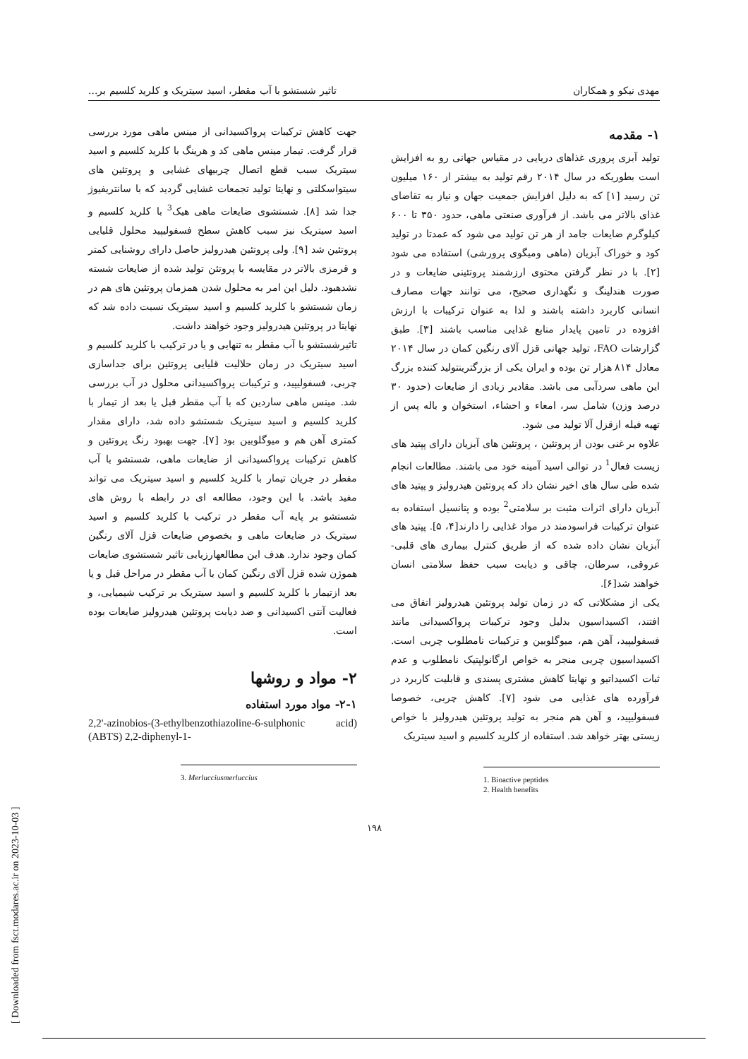مهدی نیکو و همکاران تاثیر شستشو با آب مقطر، اسید سیتریک و کلرید کلسیم بر...
۱- مقدمه
تولید آبزی پروری غذاهای دریایی در مقیاس جهانی رو به افزایش است بطوریکه در سال ۲۰۱۴ رقم تولید به بیشتر از ۱۶۰ میلیون تن رسید [۱] که به دلیل افزایش جمعیت جهان و نیاز به تقاضای غذای بالاتر می باشد. از فرآوری صنعتی ماهی، حدود ۳۵۰ تا ۶۰۰ کیلوگرم ضایعات جامد از هر تن تولید می شود که عمدتا در تولید کود و خوراک آبزیان (ماهی ومیگوی پرورشی) استفاده می شود [۲]. با در نظر گرفتن محتوی ارزشمند پروتئینی ضایعات و در صورت هندلینگ و نگهداری صحیح، می توانند جهات مصارف انسانی کاربرد داشته باشند و لذا به عنوان ترکیبات با ارزش افزوده در تامین پایدار منابع غذایی مناسب باشند [۳]. طبق گزارشات FAO، تولید جهانی قزل آلای رنگین کمان در سال ۲۰۱۴ معادل ۸۱۴ هزار تن بوده و ایران یکی از بزرگترینتولید کننده بزرگ این ماهی سردآبی می باشد. مقادیر زیادی از ضایعات (حدود ۳۰ درصد وزن) شامل سر، امعاء و احشاء، استخوان و باله پس از تهیه فیله ازقزل آلا تولید می شود.
علاوه بر غنی بودن از پروتئین ، پروتئین های آبزیان دارای پپتید های زیست فعال<sup>1</sup> در توالی اسید آمینه خود می باشند. مطالعات انجام شده طی سال های اخیر نشان داد که پروتئین هیدرولیز و پپتید های آبزیان دارای اثرات مثبت بر سلامتی<sup>2</sup> بوده و پتانسیل استفاده به عنوان ترکیبات فراسودمند در مواد غذایی را دارند[۴، ۵]. پپتید های آبزیان نشان داده شده که از طریق کنترل بیماری های قلبی-عروقی، سرطان، چاقی و دیابت سبب حفظ سلامتی انسان خواهند شد[۶].
یکی از مشکلاتی که در زمان تولید پروتئین هیدرولیز اتفاق می افتند، اکسیداسیون بدلیل وجود ترکیبات پرواکسیدانی مانند فسفولیپید، آهن هم، میوگلوبین و ترکیبات نامطلوب چربی است. اکسیداسیون چربی منجر به خواص ارگانولپتیک نامطلوب و عدم ثبات اکسیداتیو و نهایتا کاهش مشتری پسندی و قابلیت کاربرد در فرآورده های غذایی می شود [۷]. کاهش چربی، خصوصا فسفولیپید، و آهن هم منجر به تولید پروتئین هیدرولیز با خواص زیستی بهتر خواهد شد. استفاده از کلرید کلسیم و اسید سیتریک
1. Bioactive peptides
2. Health benefits
جهت کاهش ترکیبات پرواکسیدانی از مینس ماهی مورد بررسی قرار گرفت. تیمار مینس ماهی کد و هرینگ با کلرید کلسیم و اسید سیتریک سبب قطع اتصال چربیهای غشایی و پروتئین های سیتواسکلتی و نهایتا تولید تجمعات غشایی گردید که با سانتریفیوژ جدا شد [۸]. شستشوی ضایعات ماهی هیک<sup>3</sup> با کلرید کلسیم و اسید سیتریک نیز سبب کاهش سطح فسفولیپید محلول قلیایی پروتئین شد [۹]. ولی پروتئین هیدرولیز حاصل دارای روشنایی کمتر و قرمزی بالاتر در مقایسه با پروتئن تولید شده از ضایعات شسته نشدهبود. دلیل این امر به محلول شدن همزمان پروتئین های هم در زمان شستشو با کلرید کلسیم و اسید سیتریک نسبت داده شد که نهایتا در پروتئین هیدرولیز وجود خواهند داشت.
تاثیرشستشو با آب مقطر به تنهایی و یا در ترکیب با کلرید کلسیم و اسید سیتریک در زمان حلالیت قلیایی پروتئین برای جداسازی چربی، فسفولیپید، و ترکیبات پرواکسیدانی محلول در آب بررسی شد. مینس ماهی ساردین که با آب مقطر قبل یا بعد از تیمار با کلرید کلسیم و اسید سیتریک شستشو داده شد، دارای مقدار کمتری آهن هم و میوگلوبین بود [۷]. جهت بهبود رنگ پروتئین و کاهش ترکیبات پرواکسیدانی از ضایعات ماهی، شستشو با آب مقطر در جریان تیمار با کلرید کلسیم و اسید سیتریک می تواند مفید باشد. با این وجود، مطالعه ای در رابطه با روش های شستشو بر پایه آب مقطر در ترکیب با کلرید کلسیم و اسید سیتریک در ضایعات ماهی و بخصوص ضایعات قزل آلای رنگین کمان وجود ندارد. هدف این مطالعهارزیابی تاثیر شستشوی ضایعات هموژن شده قزل آلای رنگین کمان با آب مقطر در مراحل قبل و یا بعد ازتیمار با کلرید کلسیم و اسید سیتریک بر ترکیب شیمیایی، و فعالیت آنتی اکسیدانی و ضد دیابت پروتئین هیدرولیز ضایعات بوده است.
۲- مواد و روشها
۲-۱- مواد مورد استفاده
2,2'-azinobios-(3-ethylbenzothiazoline-6-sulphonic acid) (ABTS) 2,2-diphenyl-1-
3. Merlucciusmerluccius
۱۹۸
[ Downloaded from fsct.modares.ac.ir on 2023-10-03 ]